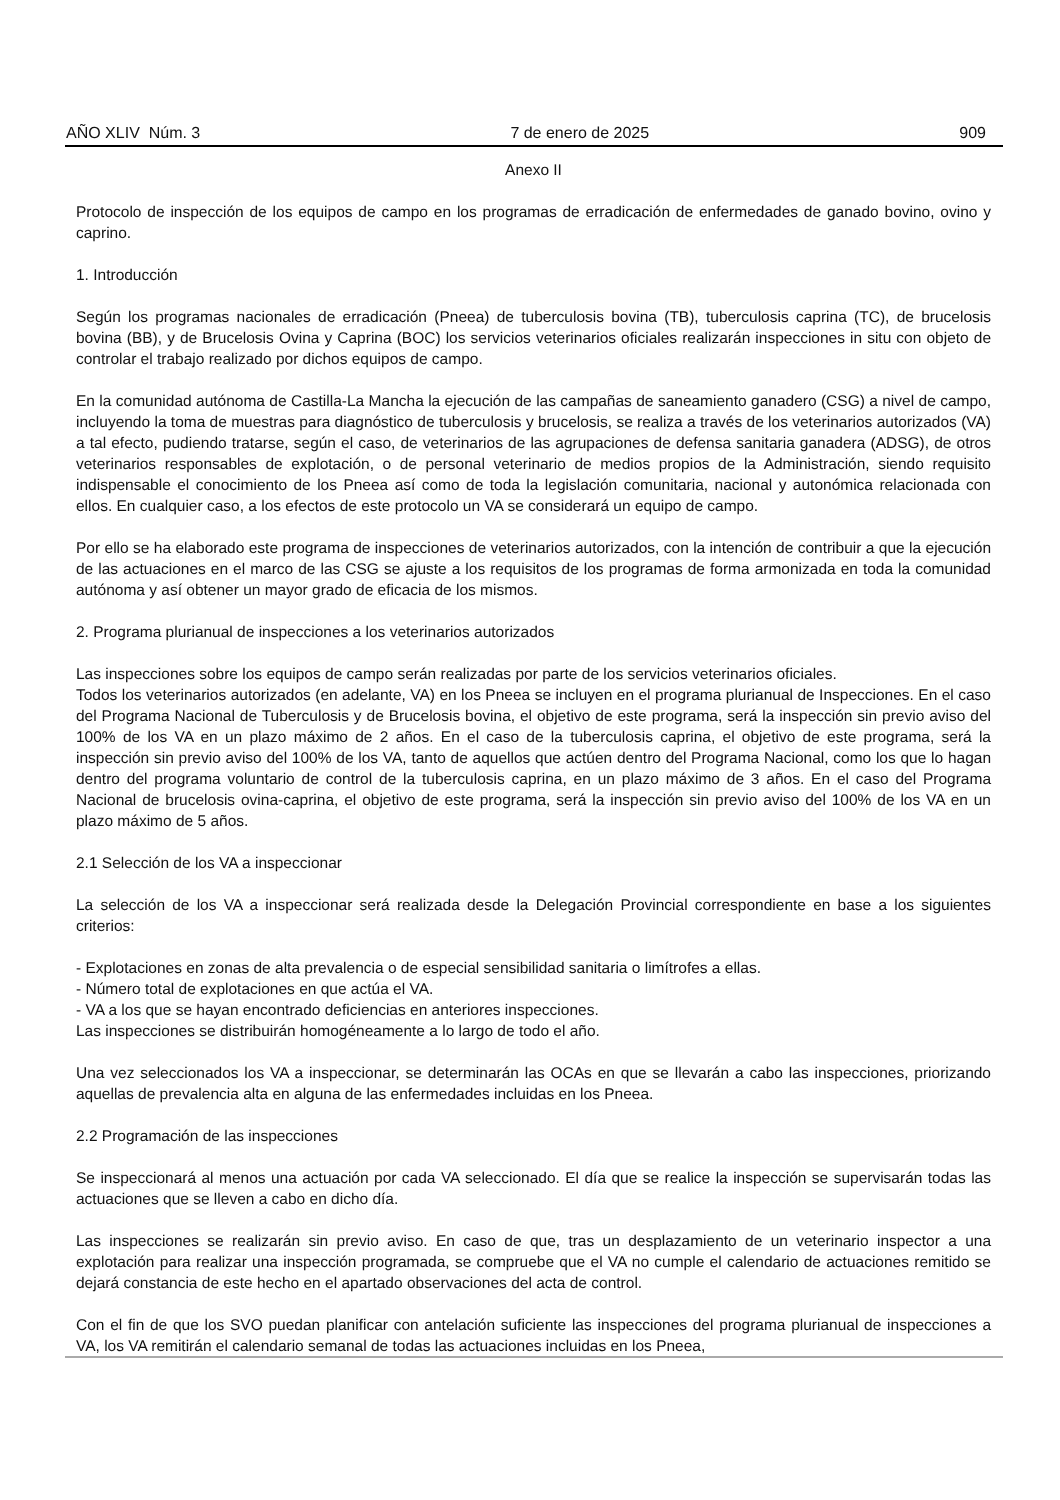AÑO XLIV Núm. 3 7 de enero de 2025 909
Anexo II
Protocolo de inspección de los equipos de campo en los programas de erradicación de enfermedades de ganado bovino, ovino y caprino.
1. Introducción
Según los programas nacionales de erradicación (Pneea) de tuberculosis bovina (TB), tuberculosis caprina (TC), de brucelosis bovina (BB), y de Brucelosis Ovina y Caprina (BOC) los servicios veterinarios oficiales realizarán inspecciones in situ con objeto de controlar el trabajo realizado por dichos equipos de campo.
En la comunidad autónoma de Castilla-La Mancha la ejecución de las campañas de saneamiento ganadero (CSG) a nivel de campo, incluyendo la toma de muestras para diagnóstico de tuberculosis y brucelosis, se realiza a través de los veterinarios autorizados (VA) a tal efecto, pudiendo tratarse, según el caso, de veterinarios de las agrupaciones de defensa sanitaria ganadera (ADSG), de otros veterinarios responsables de explotación, o de personal veterinario de medios propios de la Administración, siendo requisito indispensable el conocimiento de los Pneea así como de toda la legislación comunitaria, nacional y autonómica relacionada con ellos. En cualquier caso, a los efectos de este protocolo un VA se considerará un equipo de campo.
Por ello se ha elaborado este programa de inspecciones de veterinarios autorizados, con la intención de contribuir a que la ejecución de las actuaciones en el marco de las CSG se ajuste a los requisitos de los programas de forma armonizada en toda la comunidad autónoma y así obtener un mayor grado de eficacia de los mismos.
2. Programa plurianual de inspecciones a los veterinarios autorizados
Las inspecciones sobre los equipos de campo serán realizadas por parte de los servicios veterinarios oficiales.
Todos los veterinarios autorizados (en adelante, VA) en los Pneea se incluyen en el programa plurianual de Inspecciones. En el caso del Programa Nacional de Tuberculosis y de Brucelosis bovina, el objetivo de este programa, será la inspección sin previo aviso del 100% de los VA en un plazo máximo de 2 años. En el caso de la tuberculosis caprina, el objetivo de este programa, será la inspección sin previo aviso del 100% de los VA, tanto de aquellos que actúen dentro del Programa Nacional, como los que lo hagan dentro del programa voluntario de control de la tuberculosis caprina, en un plazo máximo de 3 años. En el caso del Programa Nacional de brucelosis ovina-caprina, el objetivo de este programa, será la inspección sin previo aviso del 100% de los VA en un plazo máximo de 5 años.
2.1 Selección de los VA a inspeccionar
La selección de los VA a inspeccionar será realizada desde la Delegación Provincial correspondiente en base a los siguientes criterios:
- Explotaciones en zonas de alta prevalencia o de especial sensibilidad sanitaria o limítrofes a ellas.
- Número total de explotaciones en que actúa el VA.
- VA a los que se hayan encontrado deficiencias en anteriores inspecciones.
Las inspecciones se distribuirán homogéneamente a lo largo de todo el año.
Una vez seleccionados los VA a inspeccionar, se determinarán las OCAs en que se llevarán a cabo las inspecciones, priorizando aquellas de prevalencia alta en alguna de las enfermedades incluidas en los Pneea.
2.2 Programación de las inspecciones
Se inspeccionará al menos una actuación por cada VA seleccionado. El día que se realice la inspección se supervisarán todas las actuaciones que se lleven a cabo en dicho día.
Las inspecciones se realizarán sin previo aviso. En caso de que, tras un desplazamiento de un veterinario inspector a una explotación para realizar una inspección programada, se compruebe que el VA no cumple el calendario de actuaciones remitido se dejará constancia de este hecho en el apartado observaciones del acta de control.
Con el fin de que los SVO puedan planificar con antelación suficiente las inspecciones del programa plurianual de inspecciones a VA, los VA remitirán el calendario semanal de todas las actuaciones incluidas en los Pneea,